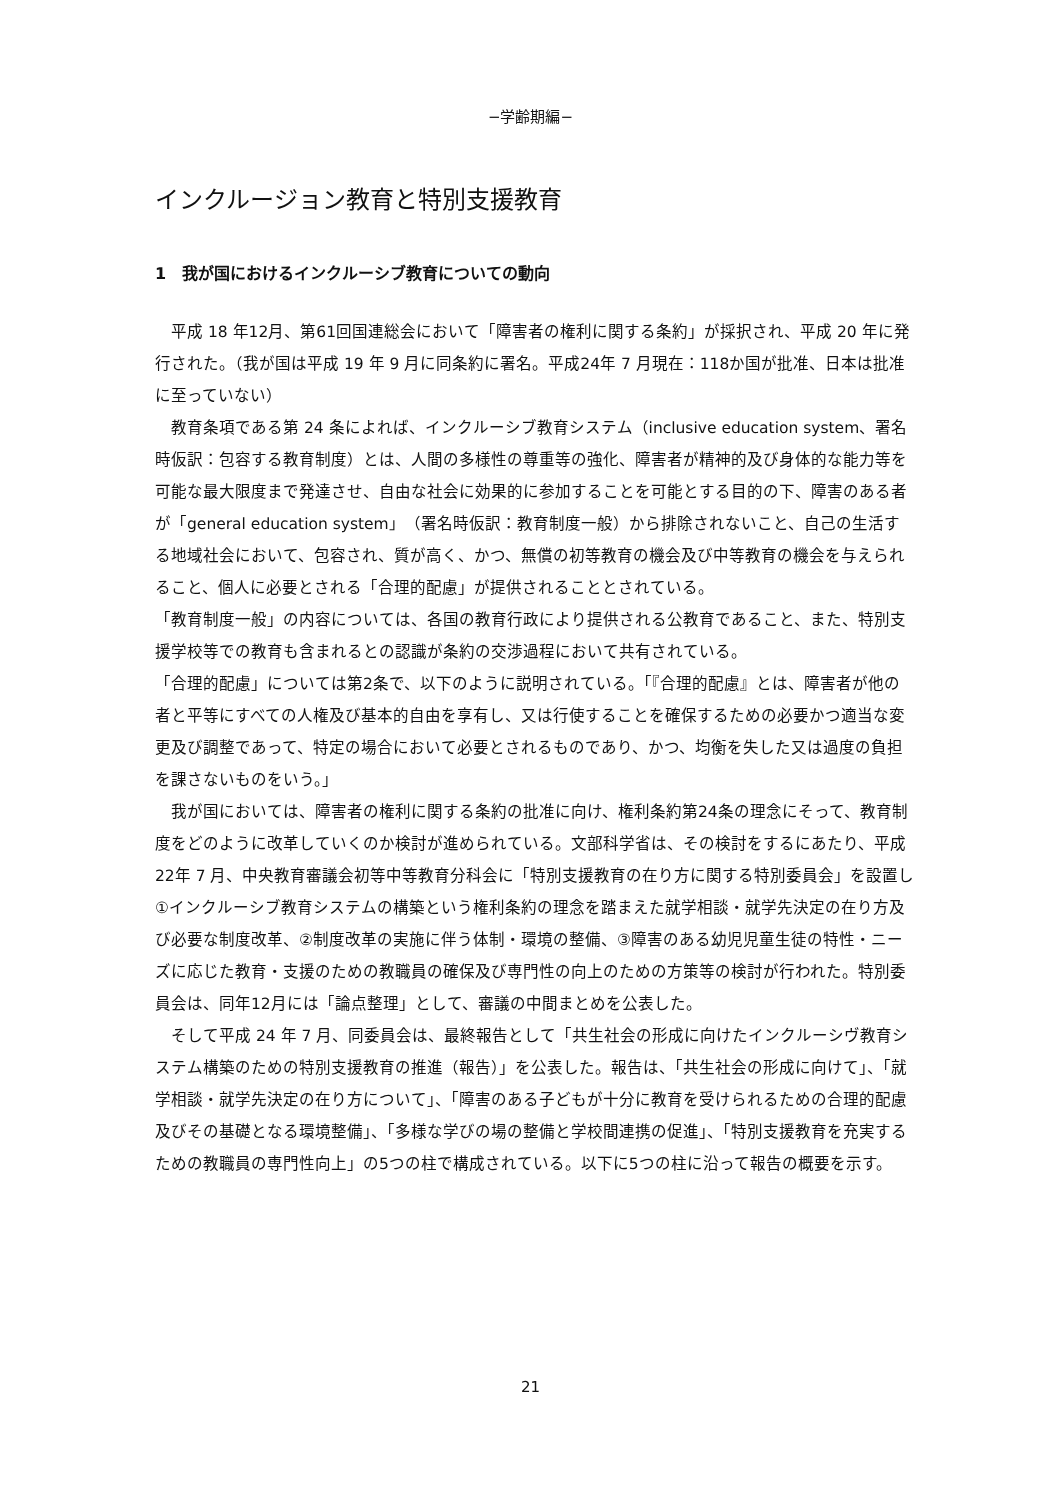−学齢期編−
インクルージョン教育と特別支援教育
1　我が国におけるインクルーシブ教育についての動向
　平成 18 年12月、第61回国連総会において「障害者の権利に関する条約」が採択され、平成 20 年に発行された。（我が国は平成 19 年 9 月に同条約に署名。平成24年 7 月現在：118か国が批准、日本は批准に至っていない）
　教育条項である第 24 条によれば、インクルーシブ教育システム（inclusive education system、署名時仮訳：包容する教育制度）とは、人間の多様性の尊重等の強化、障害者が精神的及び身体的な能力等を可能な最大限度まで発達させ、自由な社会に効果的に参加することを可能とする目的の下、障害のある者が「general education system」（署名時仮訳：教育制度一般）から排除されないこと、自己の生活する地域社会において、包容され、質が高く、かつ、無償の初等教育の機会及び中等教育の機会を与えられること、個人に必要とされる「合理的配慮」が提供されることとされている。
「教育制度一般」の内容については、各国の教育行政により提供される公教育であること、また、特別支援学校等での教育も含まれるとの認識が条約の交渉過程において共有されている。
「合理的配慮」については第2条で、以下のように説明されている。「『合理的配慮』とは、障害者が他の者と平等にすべての人権及び基本的自由を享有し、又は行使することを確保するための必要かつ適当な変更及び調整であって、特定の場合において必要とされるものであり、かつ、均衡を失した又は過度の負担を課さないものをいう。」
　我が国においては、障害者の権利に関する条約の批准に向け、権利条約第24条の理念にそって、教育制度をどのように改革していくのか検討が進められている。文部科学省は、その検討をするにあたり、平成 22年 7 月、中央教育審議会初等中等教育分科会に「特別支援教育の在り方に関する特別委員会」を設置し①インクルーシブ教育システムの構築という権利条約の理念を踏まえた就学相談・就学先決定の在り方及び必要な制度改革、②制度改革の実施に伴う体制・環境の整備、③障害のある幼児児童生徒の特性・ニーズに応じた教育・支援のための教職員の確保及び専門性の向上のための方策等の検討が行われた。特別委員会は、同年12月には「論点整理」として、審議の中間まとめを公表した。
　そして平成 24 年 7 月、同委員会は、最終報告として「共生社会の形成に向けたインクルーシヴ教育システム構築のための特別支援教育の推進（報告）」を公表した。報告は、「共生社会の形成に向けて」、「就学相談・就学先決定の在り方について」、「障害のある子どもが十分に教育を受けられるための合理的配慮及びその基礎となる環境整備」、「多様な学びの場の整備と学校間連携の促進」、「特別支援教育を充実するための教職員の専門性向上」の5つの柱で構成されている。以下に5つの柱に沿って報告の概要を示す。
21